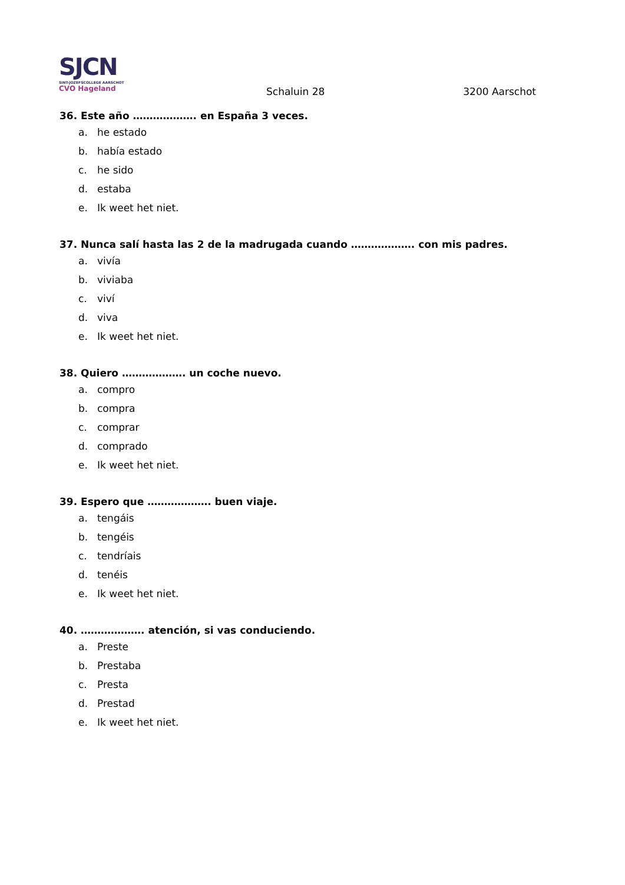SJCN
SINT-JOZEFSCOLLEGE AARSCHOT
CVO Hageland
Schaluin 28 3200 Aarschot
36. Este año ………………. en España 3 veces.
a. he estado
b. había estado
c. he sido
d. estaba
e. Ik weet het niet.
37. Nunca salí hasta las 2 de la madrugada cuando ………………. con mis padres.
a. vivía
b. viviaba
c. viví
d. viva
e. Ik weet het niet.
38. Quiero ………………. un coche nuevo.
a. compro
b. compra
c. comprar
d. comprado
e. Ik weet het niet.
39. Espero que ………………. buen viaje.
a. tengáis
b. tengéis
c. tendríais
d. tenéis
e. Ik weet het niet.
40. ………………. atención, si vas conduciendo.
a. Preste
b. Prestaba
c. Presta
d. Prestad
e. Ik weet het niet.